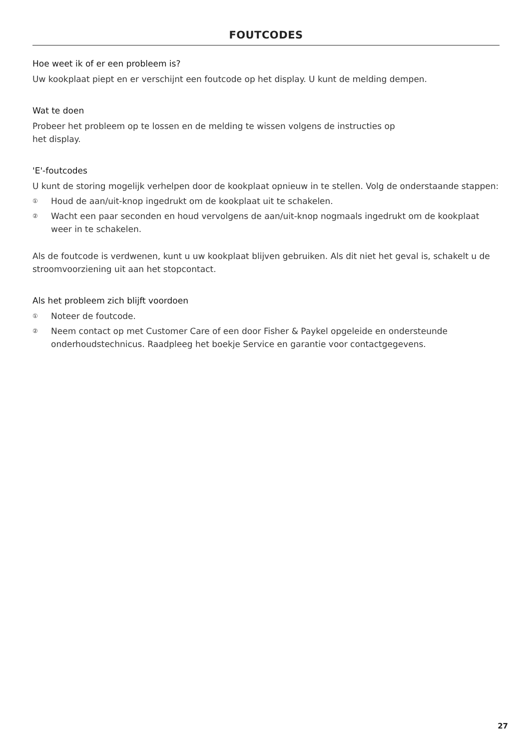FOUTCODES
Hoe weet ik of er een probleem is?
Uw kookplaat piept en er verschijnt een foutcode op het display. U kunt de melding dempen.
Wat te doen
Probeer het probleem op te lossen en de melding te wissen volgens de instructies op
het display.
'E'-foutcodes
U kunt de storing mogelijk verhelpen door de kookplaat opnieuw in te stellen. Volg de onderstaande stappen:
① Houd de aan/uit-knop ingedrukt om de kookplaat uit te schakelen.
② Wacht een paar seconden en houd vervolgens de aan/uit-knop nogmaals ingedrukt om de kookplaat weer in te schakelen.
Als de foutcode is verdwenen, kunt u uw kookplaat blijven gebruiken. Als dit niet het geval is, schakelt u de stroomvoorziening uit aan het stopcontact.
Als het probleem zich blijft voordoen
① Noteer de foutcode.
② Neem contact op met Customer Care of een door Fisher & Paykel opgeleide en ondersteunde onderhoudstechnicus. Raadpleeg het boekje Service en garantie voor contactgegevens.
27